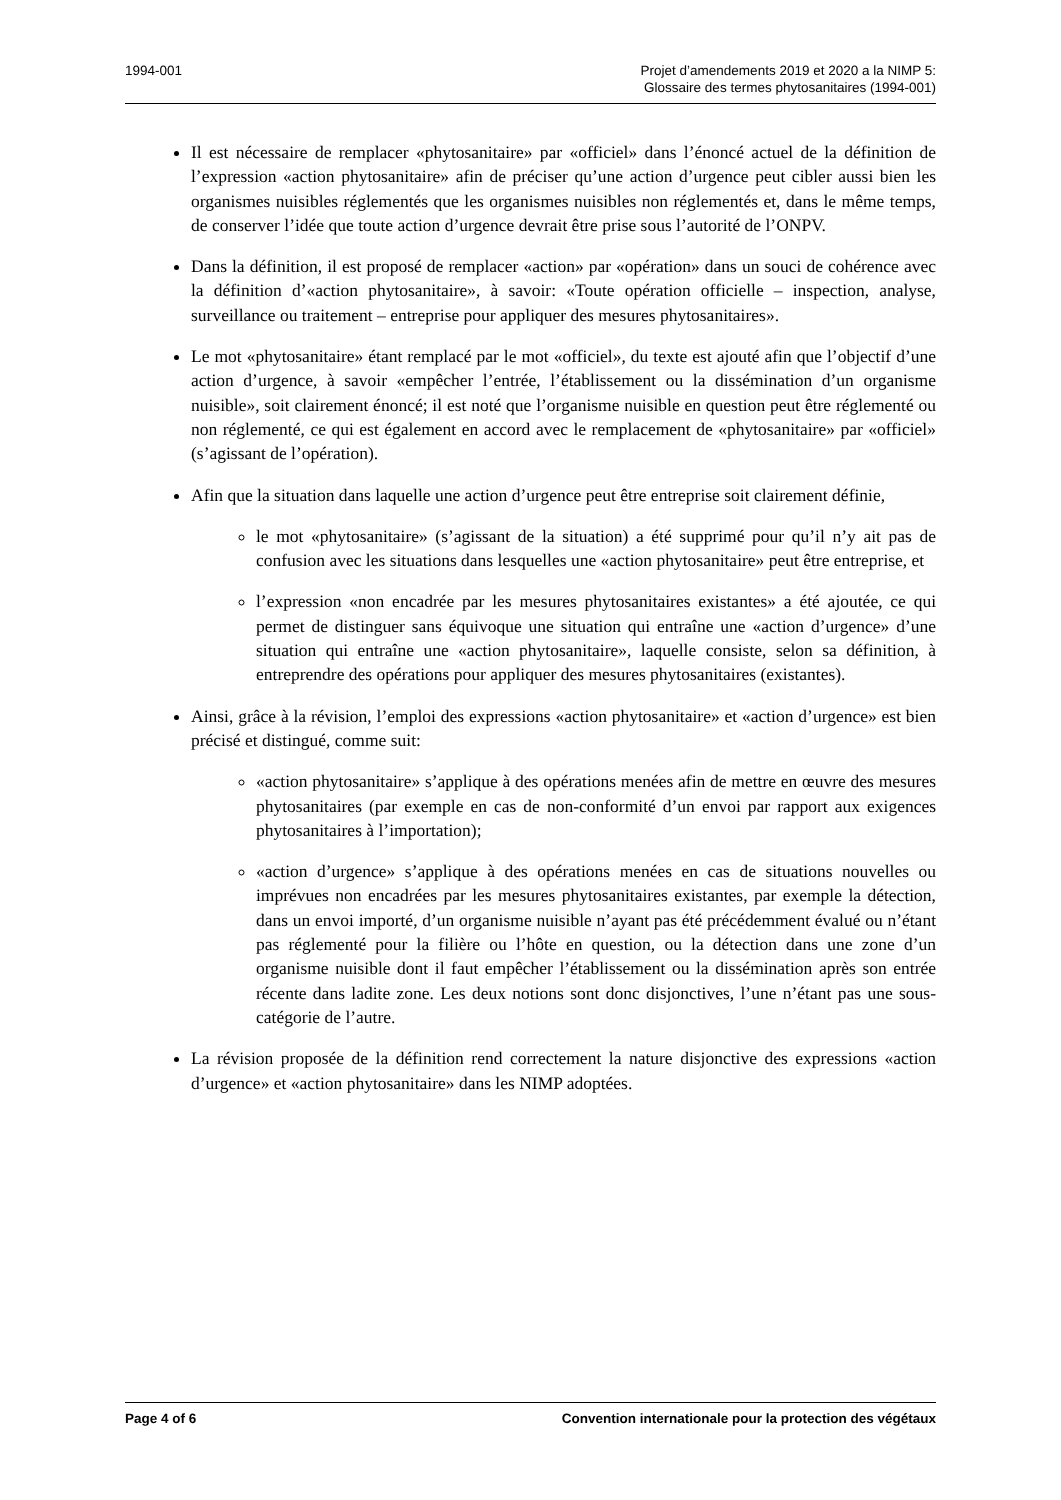1994-001 Projet d’amendements 2019 et 2020 a la NIMP 5:
Glossaire des termes phytosanitaires (1994-001)
Il est nécessaire de remplacer «phytosanitaire» par «officiel» dans l’énoncé actuel de la définition de l’expression «action phytosanitaire» afin de préciser qu’une action d’urgence peut cibler aussi bien les organismes nuisibles réglementés que les organismes nuisibles non réglementés et, dans le même temps, de conserver l’idée que toute action d’urgence devrait être prise sous l’autorité de l’ONPV.
Dans la définition, il est proposé de remplacer «action» par «opération» dans un souci de cohérence avec la définition d’«action phytosanitaire», à savoir: «Toute opération officielle – inspection, analyse, surveillance ou traitement – entreprise pour appliquer des mesures phytosanitaires».
Le mot «phytosanitaire» étant remplacé par le mot «officiel», du texte est ajouté afin que l’objectif d’une action d’urgence, à savoir «empêcher l’entrée, l’établissement ou la dissémination d’un organisme nuisible», soit clairement énoncé; il est noté que l’organisme nuisible en question peut être réglementé ou non réglementé, ce qui est également en accord avec le remplacement de «phytosanitaire» par «officiel» (s’agissant de l’opération).
Afin que la situation dans laquelle une action d’urgence peut être entreprise soit clairement définie,
le mot «phytosanitaire» (s’agissant de la situation) a été supprimé pour qu’il n’y ait pas de confusion avec les situations dans lesquelles une «action phytosanitaire» peut être entreprise, et
l’expression «non encadrée par les mesures phytosanitaires existantes» a été ajoutée, ce qui permet de distinguer sans équivoque une situation qui entraîne une «action d’urgence» d’une situation qui entraîne une «action phytosanitaire», laquelle consiste, selon sa définition, à entreprendre des opérations pour appliquer des mesures phytosanitaires (existantes).
Ainsi, grâce à la révision, l’emploi des expressions «action phytosanitaire» et «action d’urgence» est bien précisé et distingué, comme suit:
«action phytosanitaire» s’applique à des opérations menées afin de mettre en œuvre des mesures phytosanitaires (par exemple en cas de non-conformité d’un envoi par rapport aux exigences phytosanitaires à l’importation);
«action d’urgence» s’applique à des opérations menées en cas de situations nouvelles ou imprévues non encadrées par les mesures phytosanitaires existantes, par exemple la détection, dans un envoi importé, d’un organisme nuisible n’ayant pas été précédemment évalué ou n’étant pas réglementé pour la filière ou l’hôte en question, ou la détection dans une zone d’un organisme nuisible dont il faut empêcher l’établissement ou la dissémination après son entrée récente dans ladite zone. Les deux notions sont donc disjonctives, l’une n’étant pas une sous-catégorie de l’autre.
La révision proposée de la définition rend correctement la nature disjonctive des expressions «action d’urgence» et «action phytosanitaire» dans les NIMP adoptées.
Page 4 of 6 Convention internationale pour la protection des végétaux